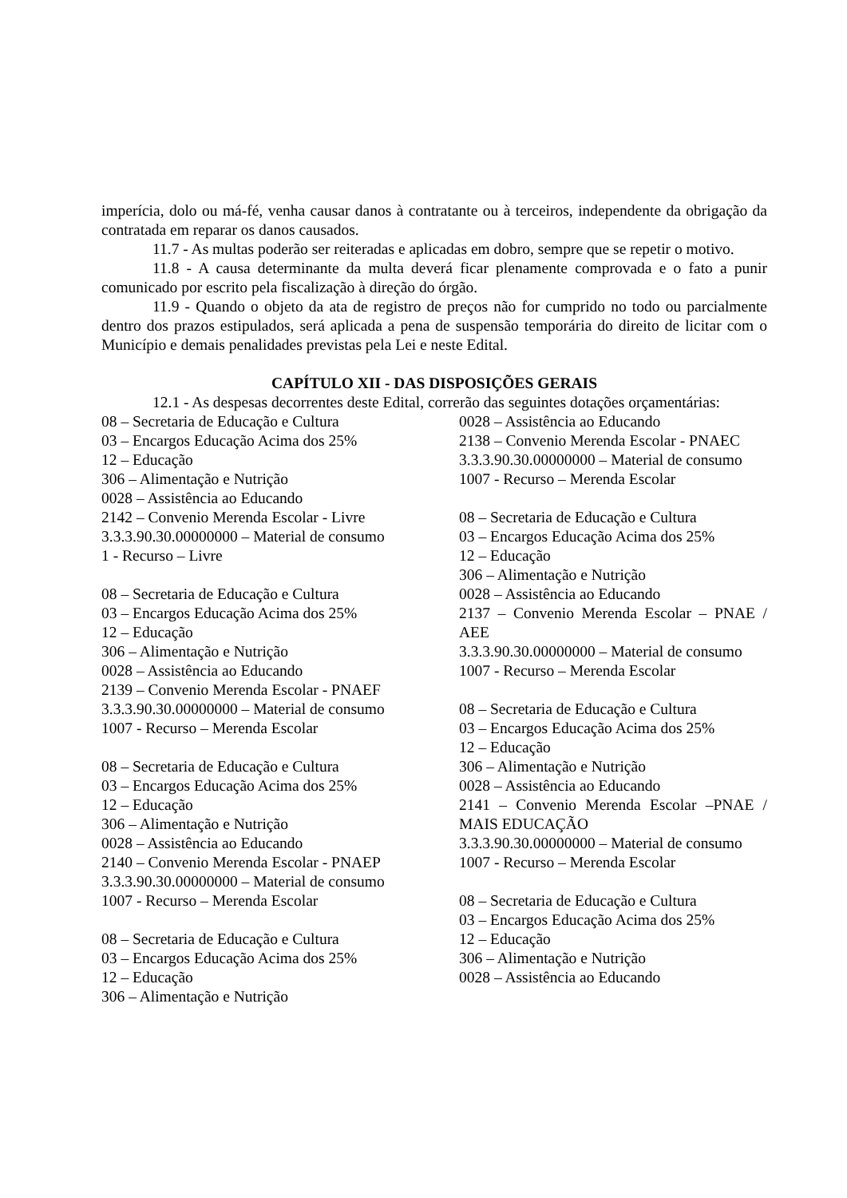imperícia, dolo ou má-fé, venha causar danos à contratante ou à terceiros, independente da obrigação da contratada em reparar os danos causados.
11.7 - As multas poderão ser reiteradas e aplicadas em dobro, sempre que se repetir o motivo.
11.8 - A causa determinante da multa deverá ficar plenamente comprovada e o fato a punir comunicado por escrito pela fiscalização à direção do órgão.
11.9 - Quando o objeto da ata de registro de preços não for cumprido no todo ou parcialmente dentro dos prazos estipulados, será aplicada a pena de suspensão temporária do direito de licitar com o Município e demais penalidades previstas pela Lei e neste Edital.
CAPÍTULO XII - DAS DISPOSIÇÕES GERAIS
12.1 - As despesas decorrentes deste Edital, correrão das seguintes dotações orçamentárias:
08 – Secretaria de Educação e Cultura
03 – Encargos Educação Acima dos 25%
12 – Educação
306 – Alimentação e Nutrição
0028 – Assistência ao Educando
2142 – Convenio Merenda Escolar - Livre
3.3.3.90.30.00000000 – Material de consumo
1 - Recurso – Livre
08 – Secretaria de Educação e Cultura
03 – Encargos Educação Acima dos 25%
12 – Educação
306 – Alimentação e Nutrição
0028 – Assistência ao Educando
2139 – Convenio Merenda Escolar - PNAEF
3.3.3.90.30.00000000 – Material de consumo
1007 - Recurso – Merenda Escolar
08 – Secretaria de Educação e Cultura
03 – Encargos Educação Acima dos 25%
12 – Educação
306 – Alimentação e Nutrição
0028 – Assistência ao Educando
2140 – Convenio Merenda Escolar - PNAEP
3.3.3.90.30.00000000 – Material de consumo
1007 - Recurso – Merenda Escolar
08 – Secretaria de Educação e Cultura
03 – Encargos Educação Acima dos 25%
12 – Educação
306 – Alimentação e Nutrição
0028 – Assistência ao Educando
2138 – Convenio Merenda Escolar - PNAEC
3.3.3.90.30.00000000 – Material de consumo
1007 - Recurso – Merenda Escolar
08 – Secretaria de Educação e Cultura
03 – Encargos Educação Acima dos 25%
12 – Educação
306 – Alimentação e Nutrição
0028 – Assistência ao Educando
2137 – Convenio Merenda Escolar – PNAE / AEE
3.3.3.90.30.00000000 – Material de consumo
1007 - Recurso – Merenda Escolar
08 – Secretaria de Educação e Cultura
03 – Encargos Educação Acima dos 25%
12 – Educação
306 – Alimentação e Nutrição
0028 – Assistência ao Educando
2141 – Convenio Merenda Escolar –PNAE / MAIS EDUCAÇÃO
3.3.3.90.30.00000000 – Material de consumo
1007 - Recurso – Merenda Escolar
08 – Secretaria de Educação e Cultura
03 – Encargos Educação Acima dos 25%
12 – Educação
306 – Alimentação e Nutrição
0028 – Assistência ao Educando